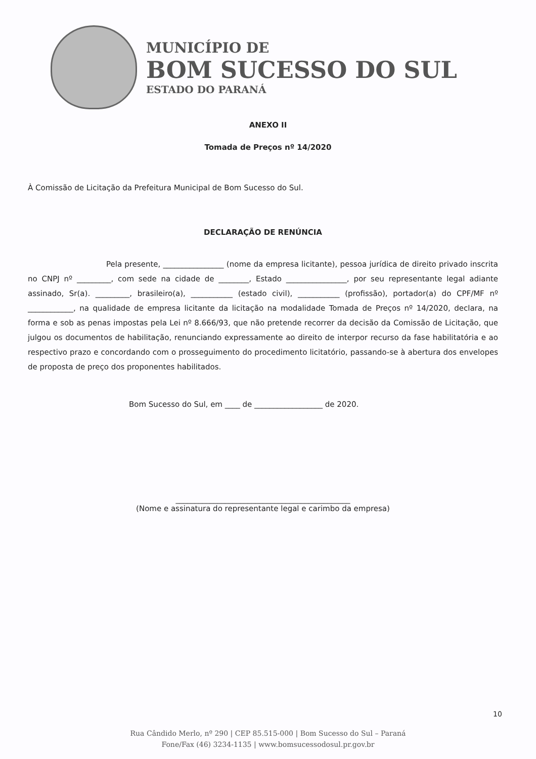MUNICÍPIO DE
BOM SUCESSO DO SUL
ESTADO DO PARANÁ
ANEXO II
Tomada de Preços nº 14/2020
À Comissão de Licitação da Prefeitura Municipal de Bom Sucesso do Sul.
DECLARAÇÃO DE RENÚNCIA
Pela presente, ________________ (nome da empresa licitante), pessoa jurídica de direito privado inscrita no CNPJ nº _________, com sede na cidade de ________, Estado ________________, por seu representante legal adiante assinado, Sr(a). _________, brasileiro(a), ___________ (estado civil), ___________ (profissão), portador(a) do CPF/MF nº ____________, na qualidade de empresa licitante da licitação na modalidade Tomada de Preços nº 14/2020, declara, na forma e sob as penas impostas pela Lei nº 8.666/93, que não pretende recorrer da decisão da Comissão de Licitação, que julgou os documentos de habilitação, renunciando expressamente ao direito de interpor recurso da fase habilitatória e ao respectivo prazo e concordando com o prosseguimento do procedimento licitatório, passando-se à abertura dos envelopes de proposta de preço dos proponentes habilitados.
Bom Sucesso do Sul, em ____ de __________________ de 2020.
______________________________________________
(Nome e assinatura do representante legal e carimbo da empresa)
10
Rua Cândido Merlo, nº 290 | CEP 85.515-000 | Bom Sucesso do Sul – Paraná
Fone/Fax (46) 3234-1135 | www.bomsucessodosul.pr.gov.br